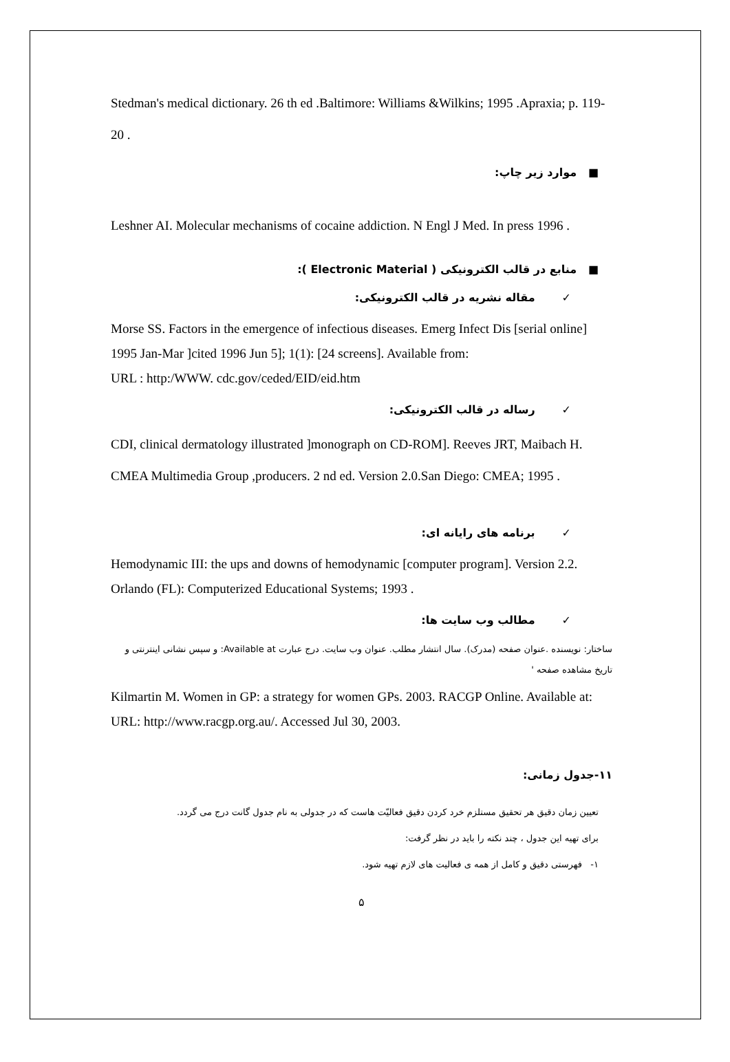Stedman's medical dictionary. 26 th ed .Baltimore: Williams &Wilkins; 1995 .Apraxia; p. 119-20 .
■ موارد زیر چاپ:
Leshner AI. Molecular mechanisms of cocaine addiction. N Engl J Med. In press 1996 .
■ منابع در قالب الکترونیکی ( Electronic Material ):
✓ مقاله نشریه در قالب الکترونیکی:
Morse SS. Factors in the emergence of infectious diseases. Emerg Infect Dis [serial online] 1995 Jan-Mar ]cited 1996 Jun 5]; 1(1): [24 screens]. Available from:
URL : http:/WWW. cdc.gov/ceded/EID/eid.htm
✓ رساله در قالب الکترونیکی:
CDI, clinical dermatology illustrated ]monograph on CD-ROM]. Reeves JRT, Maibach H. CMEA Multimedia Group ,producers. 2 nd ed. Version 2.0.San Diego: CMEA; 1995 .
✓ برنامه های رایانه ای:
Hemodynamic III: the ups and downs of hemodynamic [computer program]. Version 2.2. Orlando (FL): Computerized Educational Systems; 1993 .
✓ مطالب وب سایت ها:
ساختار: نویسنده .عنوان صفحه (مدرک). سال انتشار مطلب. عنوان وب سایت. درج عبارت Available at: و سپس نشانی اینترنتی و تاریخ مشاهده صفحه '
Kilmartin M. Women in GP: a strategy for women GPs. 2003. RACGP Online. Available at: URL: http://www.racgp.org.au/. Accessed Jul 30, 2003.
۱۱-جدول زمانی:
تعیین زمان دقیق هر تحقیق مستلزم خرد کردن دقیق فعالیّت هاست که در جدولی به نام جدول گانت درج می گردد.
برای تهیه این جدول ، چند نکته را باید در نظر گرفت:
۱- فهرستی دقیق و کامل از همه ی فعالیت های لازم تهیه شود.
۵